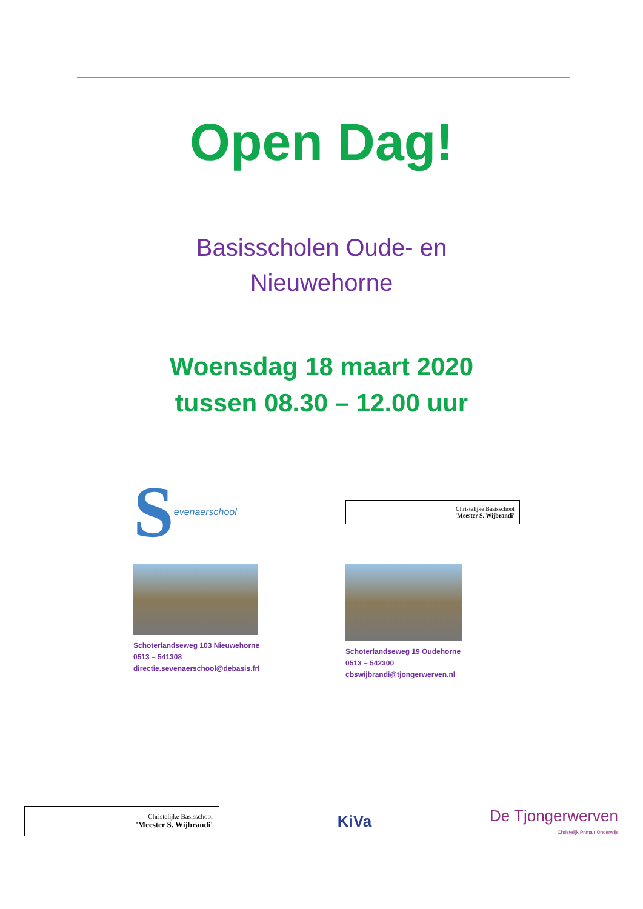Open Dag!
Basisscholen Oude- en
Nieuwehorne
Woensdag 18 maart 2020
tussen 08.30 – 12.00 uur
Sevenaerschool
Schoterlandseweg 103 Nieuwehorne
0513 – 541308
directie.sevenaerschool@debasis.frl
Christelijke Basisschool
'Meester S. Wijbrandi'
Schoterlandseweg 19 Oudehorne
0513 – 542300
cbswijbrandi@tjongerwerven.nl
Christelijke Basisschool
'Meester S. Wijbrandi'
KiVa
De Tjongerwerven
Christelijk Primair Onderwijs